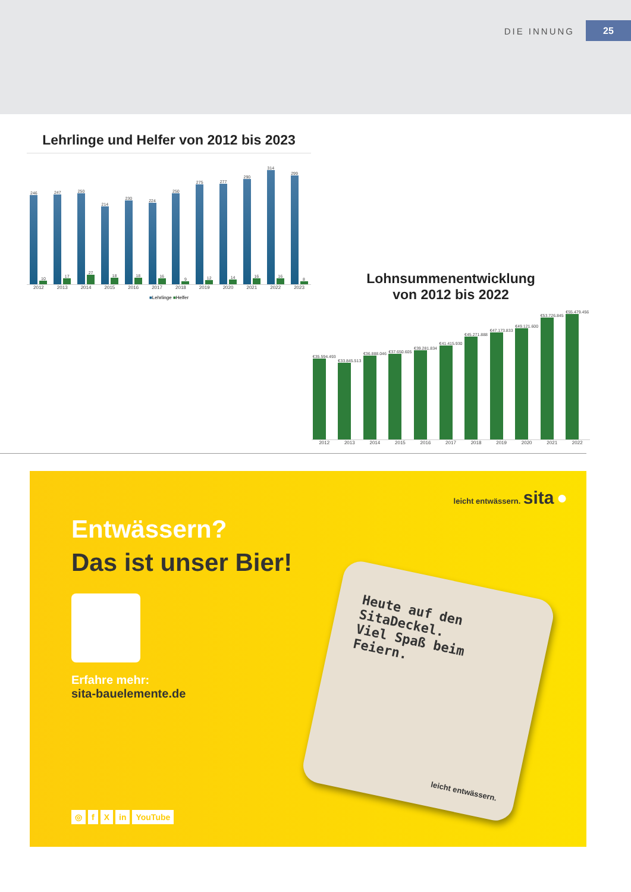DIE INNUNG 25
Lehrlinge und Helfer von 2012 bis 2023
246
10
247
17
250
27
214
18
230
18
224
16
250
9
275
12
277
14
290
16
314
16
299
8
2012 2013 2014 2015 2016 2017 2018 2019 2020 2021 2022 2023
■Lehrlinge ■Helfer
Lohnsummenentwicklung
von 2012 bis 2022
€35.594.493
€33.845.513
€36.888.046
€37.650.605
€39.281.834
€41.415.930
€45.271.888
€47.173.833
€49.121.600
€53.726.845
€55.479.456
2012 2013 2014 2015 2016 2017 2018 2019 2020 2021 2022
leicht entwässern. sita ●
Entwässern?
Das ist unser Bier!
Erfahre mehr:
sita-bauelemente.de
Heute auf den SitaDeckel.
Viel Spaß beim Feiern.
leicht entwässern.
◎ f X in YouTube